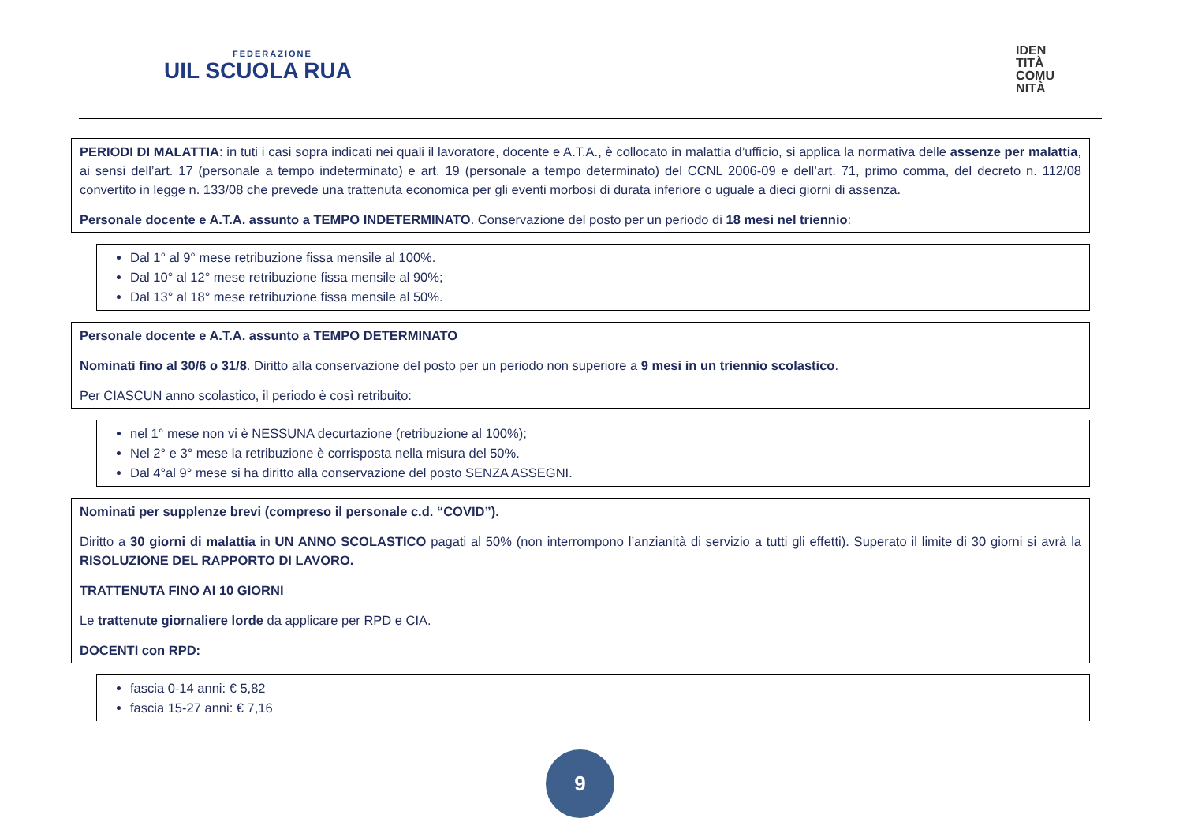FEDERAZIONE
UIL SCUOLA RUA
IDEN
TITÀ
COMU
NITÀ
PERIODI DI MALATTIA: in tuti i casi sopra indicati nei quali il lavoratore, docente e A.T.A., è collocato in malattia d’ufficio, si applica la normativa delle assenze per malattia, ai sensi dell’art. 17 (personale a tempo indeterminato) e art. 19 (personale a tempo determinato) del CCNL 2006-09 e dell’art. 71, primo comma, del decreto n. 112/08 convertito in legge n. 133/08 che prevede una trattenuta economica per gli eventi morbosi di durata inferiore o uguale a dieci giorni di assenza.
Personale docente e A.T.A. assunto a TEMPO INDETERMINATO. Conservazione del posto per un periodo di 18 mesi nel triennio:
Dal 1° al 9° mese retribuzione fissa mensile al 100%.
Dal 10° al 12° mese retribuzione fissa mensile al 90%;
Dal 13° al 18° mese retribuzione fissa mensile al 50%.
Personale docente e A.T.A. assunto a TEMPO DETERMINATO
Nominati fino al 30/6 o 31/8. Diritto alla conservazione del posto per un periodo non superiore a 9 mesi in un triennio scolastico.
Per CIASCUN anno scolastico, il periodo è così retribuito:
nel 1° mese non vi è NESSUNA decurtazione (retribuzione al 100%);
Nel 2° e 3° mese la retribuzione è corrisposta nella misura del 50%.
Dal 4°al 9° mese si ha diritto alla conservazione del posto SENZA ASSEGNI.
Nominati per supplenze brevi (compreso il personale c.d. “COVID”).
Diritto a 30 giorni di malattia in UN ANNO SCOLASTICO pagati al 50% (non interrompono l’anzianità di servizio a tutti gli effetti). Superato il limite di 30 giorni si avrà la RISOLUZIONE DEL RAPPORTO DI LAVORO.
TRATTENUTA FINO AI 10 GIORNI
Le trattenute giornaliere lorde da applicare per RPD e CIA.
DOCENTI con RPD:
fascia 0-14 anni: € 5,82
fascia 15-27 anni: € 7,16
9